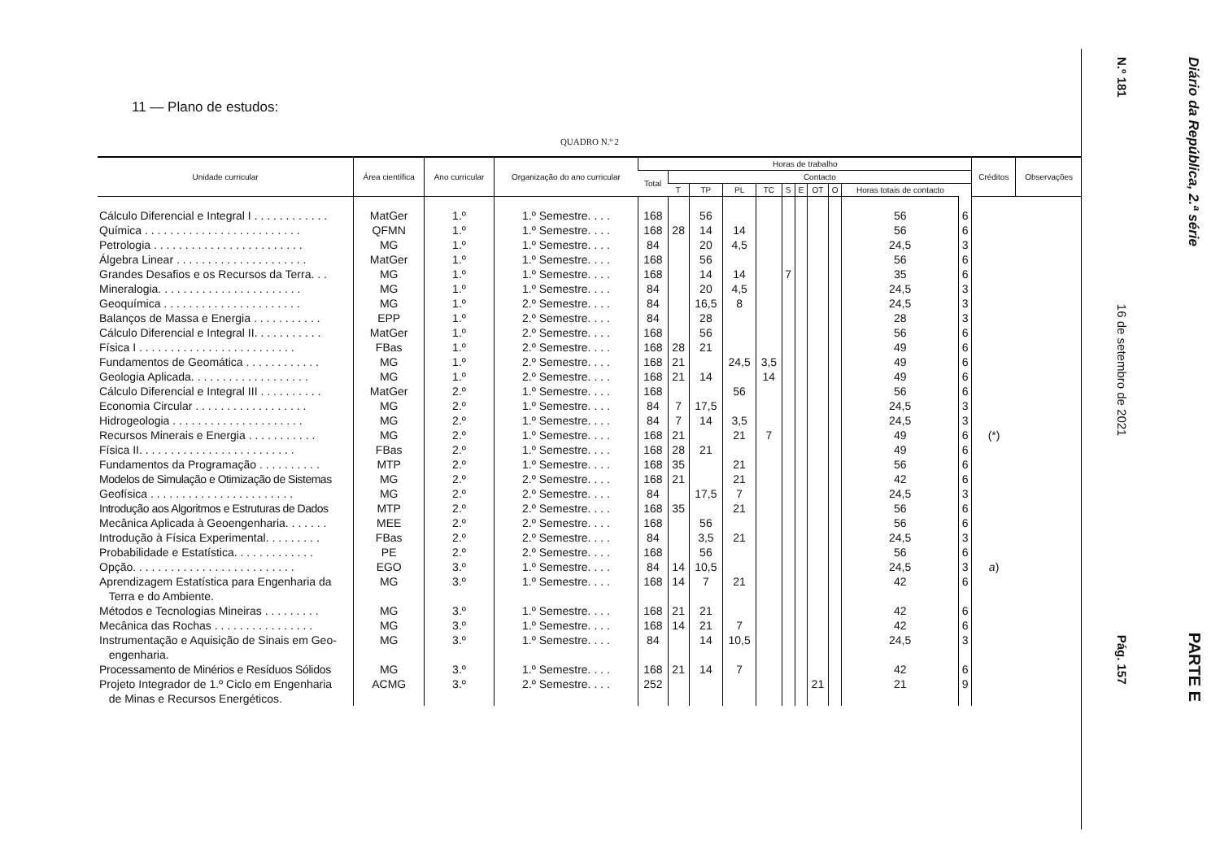11 — Plano de estudos:
QUADRO N.º 2
| Unidade curricular | Área científica | Ano curricular | Organização do ano curricular | Horas de trabalho | | | | | | | | | | | Créditos | Observações |
| --- | --- | --- | --- | --- | --- | --- | --- | --- | --- | --- | --- | --- | --- | --- | --- | --- |
| | | | | Total | Contacto | | | | | | | | | | | |
| | | | | | T | TP | PL | TC | S | E | OT | O | Horas totais de contacto | | | |
| Cálculo Diferencial e Integral I . . . . . . . . . . . . | MatGer | 1.º | 1.º Semestre. . . . | 168 | | 56 | | | | | | | 56 | 6 | | |
| Química . . . . . . . . . . . . . . . . . . . . . . . . . | QFMN | 1.º | 1.º Semestre. . . . | 168 | 28 | 14 | 14 | | | | | | 56 | 6 | | |
| Petrologia . . . . . . . . . . . . . . . . . . . . . . . . | MG | 1.º | 1.º Semestre. . . . | 84 | | 20 | 4,5 | | | | | | 24,5 | 3 | | |
| Álgebra Linear . . . . . . . . . . . . . . . . . . . . . | MatGer | 1.º | 1.º Semestre. . . . | 168 | | 56 | | | | | | | 56 | 6 | | |
| Grandes Desafios e os Recursos da Terra. . . | MG | 1.º | 1.º Semestre. . . . | 168 | | 14 | 14 | | 7 | | | | 35 | 6 | | |
| Mineralogia. . . . . . . . . . . . . . . . . . . . . . . | MG | 1.º | 1.º Semestre. . . . | 84 | | 20 | 4,5 | | | | | | 24,5 | 3 | | |
| Geoquímica . . . . . . . . . . . . . . . . . . . . . . | MG | 1.º | 2.º Semestre. . . . | 84 | | 16,5 | 8 | | | | | | 24,5 | 3 | | |
| Balanços de Massa e Energia . . . . . . . . . . . | EPP | 1.º | 2.º Semestre. . . . | 84 | | 28 | | | | | | | 28 | 3 | | |
| Cálculo Diferencial e Integral II. . . . . . . . . . . | MatGer | 1.º | 2.º Semestre. . . . | 168 | | 56 | | | | | | | 56 | 6 | | |
| Física I . . . . . . . . . . . . . . . . . . . . . . . . . | FBas | 1.º | 2.º Semestre. . . . | 168 | 28 | 21 | | | | | | | 49 | 6 | | |
| Fundamentos de Geomática . . . . . . . . . . . . | MG | 1.º | 2.º Semestre. . . . | 168 | 21 | | 24,5 | 3,5 | | | | | 49 | 6 | | |
| Geologia Aplicada. . . . . . . . . . . . . . . . . . . | MG | 1.º | 2.º Semestre. . . . | 168 | 21 | 14 | | 14 | | | | | 49 | 6 | | |
| Cálculo Diferencial e Integral III . . . . . . . . . . | MatGer | 2.º | 1.º Semestre. . . . | 168 | | | 56 | | | | | | 56 | 6 | | |
| Economia Circular . . . . . . . . . . . . . . . . . . | MG | 2.º | 1.º Semestre. . . . | 84 | 7 | 17,5 | | | | | | | 24,5 | 3 | | |
| Hidrogeologia . . . . . . . . . . . . . . . . . . . . . | MG | 2.º | 1.º Semestre. . . . | 84 | 7 | 14 | 3,5 | | | | | | 24,5 | 3 | | |
| Recursos Minerais e Energia . . . . . . . . . . . | MG | 2.º | 1.º Semestre. . . . | 168 | 21 | | 21 | 7 | | | | | 49 | 6 | (*) | |
| Física II. . . . . . . . . . . . . . . . . . . . . . . . . | FBas | 2.º | 1.º Semestre. . . . | 168 | 28 | 21 | | | | | | | 49 | 6 | | |
| Fundamentos da Programação . . . . . . . . . . | MTP | 2.º | 1.º Semestre. . . . | 168 | 35 | | 21 | | | | | | 56 | 6 | | |
| Modelos de Simulação e Otimização de Sistemas | MG | 2.º | 2.º Semestre. . . . | 168 | 21 | | 21 | | | | | | 42 | 6 | | |
| Geofísica . . . . . . . . . . . . . . . . . . . . . . . | MG | 2.º | 2.º Semestre. . . . | 84 | | 17,5 | 7 | | | | | | 24,5 | 3 | | |
| Introdução aos Algoritmos e Estruturas de Dados | MTP | 2.º | 2.º Semestre. . . . | 168 | 35 | | 21 | | | | | | 56 | 6 | | |
| Mecânica Aplicada à Geoengenharia. . . . . . . | MEE | 2.º | 2.º Semestre. . . . | 168 | | 56 | | | | | | | 56 | 6 | | |
| Introdução à Física Experimental. . . . . . . . . | FBas | 2.º | 2.º Semestre. . . . | 84 | | 3,5 | 21 | | | | | | 24,5 | 3 | | |
| Probabilidade e Estatística. . . . . . . . . . . . . | PE | 2.º | 2.º Semestre. . . . | 168 | | 56 | | | | | | | 56 | 6 | | |
| Opção. . . . . . . . . . . . . . . . . . . . . . . . . . | EGO | 3.º | 1.º Semestre. . . . | 84 | 14 | 10,5 | | | | | | | 24,5 | 3 | a ) | |
| Aprendizagem Estatística para Engenharia da Terra e do Ambiente. | MG | 3.º | 1.º Semestre. . . . | 168 | 14 | 7 | 21 | | | | | | 42 | 6 | | |
| Métodos e Tecnologias Mineiras . . . . . . . . . | MG | 3.º | 1.º Semestre. . . . | 168 | 21 | 21 | | | | | | | 42 | 6 | | |
| Mecânica das Rochas . . . . . . . . . . . . . . . . | MG | 3.º | 1.º Semestre. . . . | 168 | 14 | 21 | 7 | | | | | | 42 | 6 | | |
| Instrumentação e Aquisição de Sinais em Geo- engenharia. | MG | 3.º | 1.º Semestre. . . . | 84 | | 14 | 10,5 | | | | | | 24,5 | 3 | | |
| Processamento de Minérios e Resíduos Sólidos | MG | 3.º | 1.º Semestre. . . . | 168 | 21 | 14 | 7 | | | | | | 42 | 6 | | |
| Projeto Integrador de 1.º Ciclo em Engenharia de Minas e Recursos Energéticos. | ACMG | 3.º | 2.º Semestre. . . . | 252 | | | | | | | 21 | | 21 | 9 | | |
Diário da República, 2.ª série PARTE E
N.º 181 16 de setembro de 2021 Pág. 157